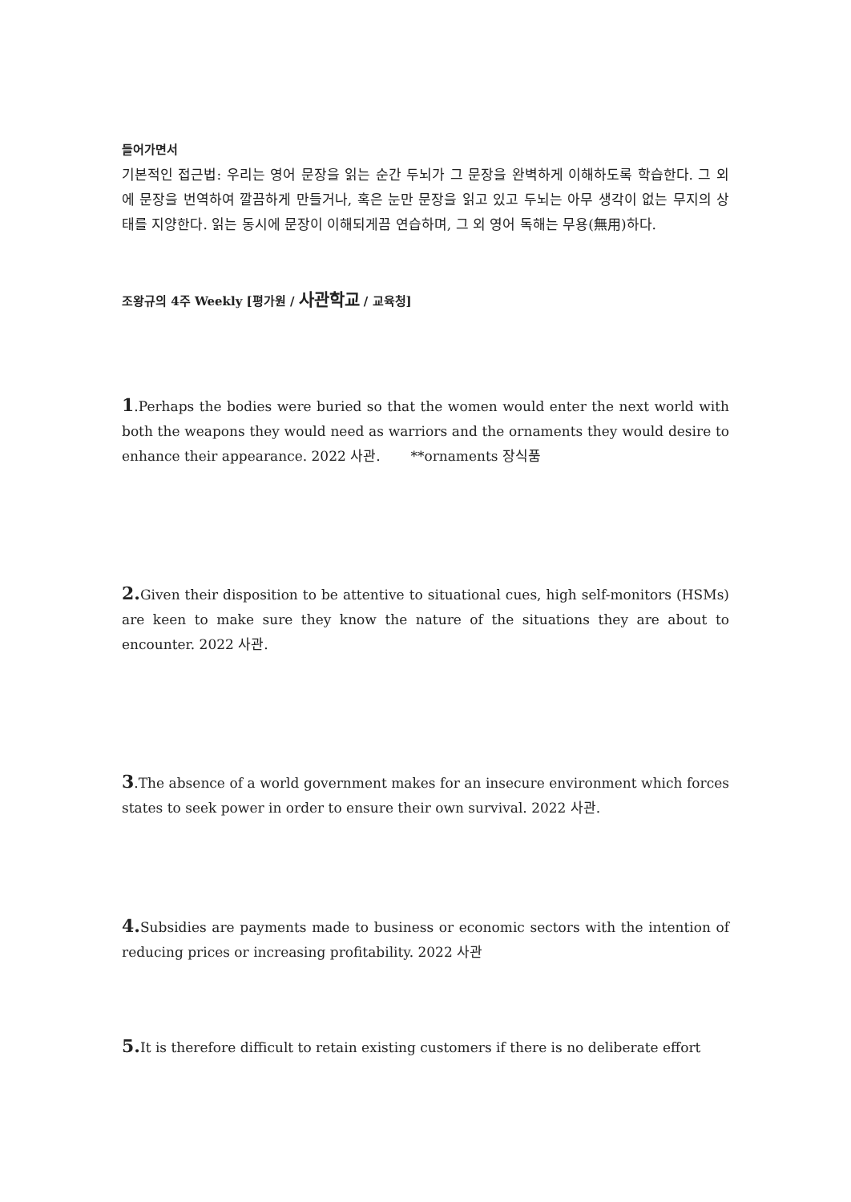들어가면서
기본적인 접근법: 우리는 영어 문장을 읽는 순간 두뇌가 그 문장을 완벽하게 이해하도록 학습한다. 그 외에 문장을 번역하여 깔끔하게 만들거나, 혹은 눈만 문장을 읽고 있고 두뇌는 아무 생각이 없는 무지의 상태를 지양한다. 읽는 동시에 문장이 이해되게끔 연습하며, 그 외 영어 독해는 무용(無用)하다.
조왕규의 4주 Weekly [평가원 / 사관학교 / 교육청]
1.Perhaps the bodies were buried so that the women would enter the next world with both the weapons they would need as warriors and the ornaments they would desire to enhance their appearance. 2022 사관. **ornaments 장식품
2. Given their disposition to be attentive to situational cues, high self-monitors (HSMs) are keen to make sure they know the nature of the situations they are about to encounter. 2022 사관.
3.The absence of a world government makes for an insecure environment which forces states to seek power in order to ensure their own survival. 2022 사관.
4. Subsidies are payments made to business or economic sectors with the intention of reducing prices or increasing profitability. 2022 사관
5. It is therefore difficult to retain existing customers if there is no deliberate effort